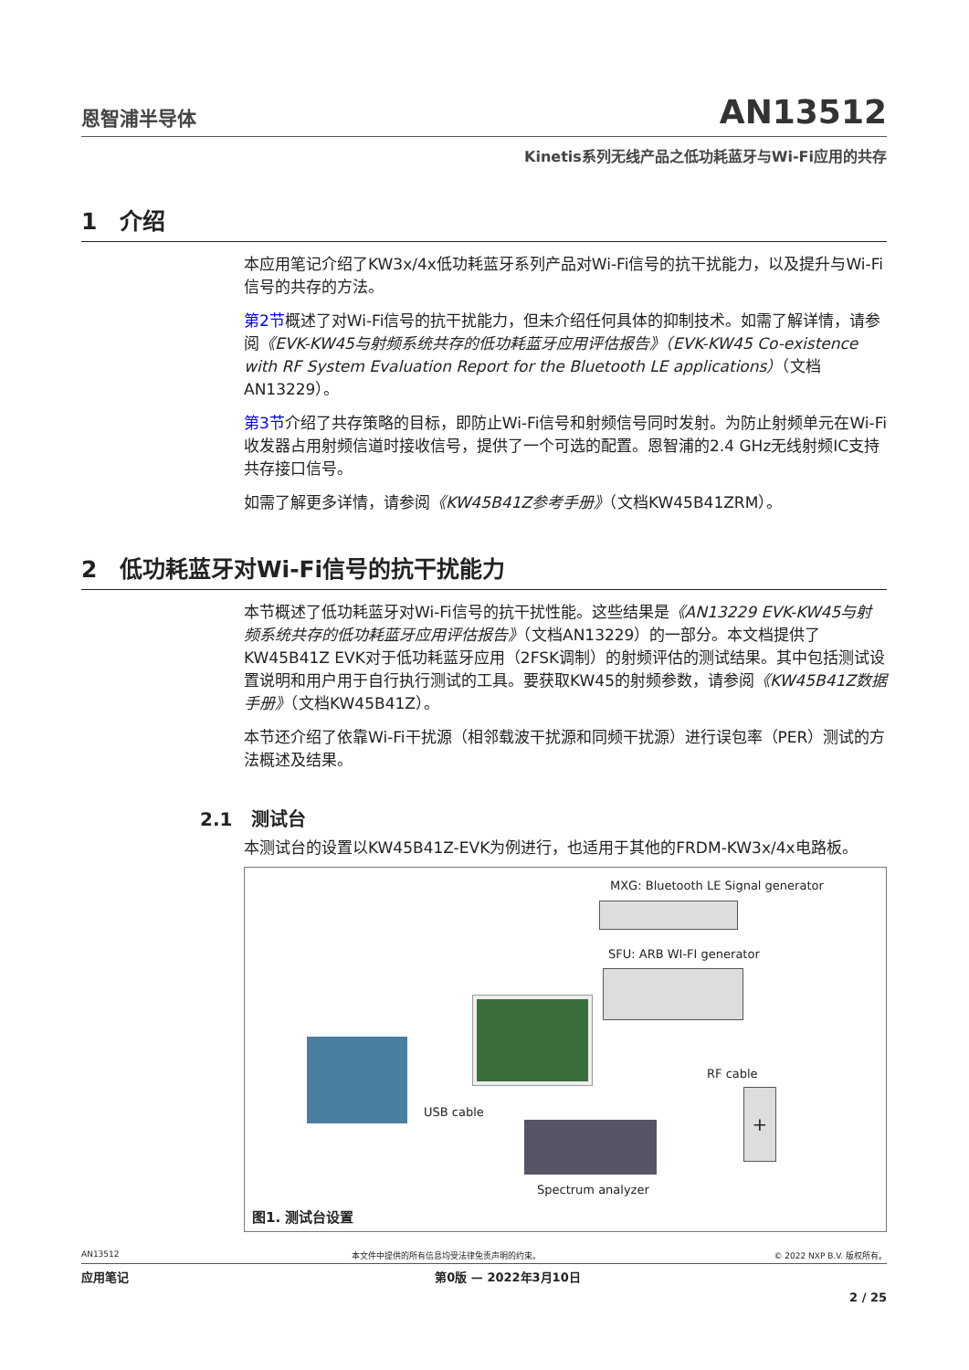恩智浦半导体
AN13512
Kinetis系列无线产品之低功耗蓝牙与Wi-Fi应用的共存
1 介绍
本应用笔记介绍了KW3x/4x低功耗蓝牙系列产品对Wi-Fi信号的抗干扰能力，以及提升与Wi-Fi信号的共存的方法。
第2节概述了对Wi-Fi信号的抗干扰能力，但未介绍任何具体的抑制技术。如需了解详情，请参阅《EVK-KW45与射频系统共存的低功耗蓝牙应用评估报告》（EVK-KW45 Co-existence with RF System Evaluation Report for the Bluetooth LE applications）（文档AN13229）。
第3节介绍了共存策略的目标，即防止Wi-Fi信号和射频信号同时发射。为防止射频单元在Wi-Fi收发器占用射频信道时接收信号，提供了一个可选的配置。恩智浦的2.4 GHz无线射频IC支持共存接口信号。
如需了解更多详情，请参阅《KW45B41Z参考手册》（文档KW45B41ZRM）。
2 低功耗蓝牙对Wi-Fi信号的抗干扰能力
本节概述了低功耗蓝牙对Wi-Fi信号的抗干扰性能。这些结果是《AN13229 EVK-KW45与射频系统共存的低功耗蓝牙应用评估报告》（文档AN13229）的一部分。本文档提供了KW45B41Z EVK对于低功耗蓝牙应用（2FSK调制）的射频评估的测试结果。其中包括测试设置说明和用户用于自行执行测试的工具。要获取KW45的射频参数，请参阅《KW45B41Z数据手册》（文档KW45B41Z）。
本节还介绍了依靠Wi-Fi干扰源（相邻载波干扰源和同频干扰源）进行误包率（PER）测试的方法概述及结果。
2.1 测试台
本测试台的设置以KW45B41Z-EVK为例进行，也适用于其他的FRDM-KW3x/4x电路板。
MXG: Bluetooth LE Signal generator
SFU: ARB WI-FI generator
USB cable
RF cable
+
Spectrum analyzer
图1. 测试台设置
AN13512 本文件中提供的所有信息均受法律免责声明的约束。 © 2022 NXP B.V. 版权所有。
应用笔记 第0版 — 2022年3月10日
2 / 25